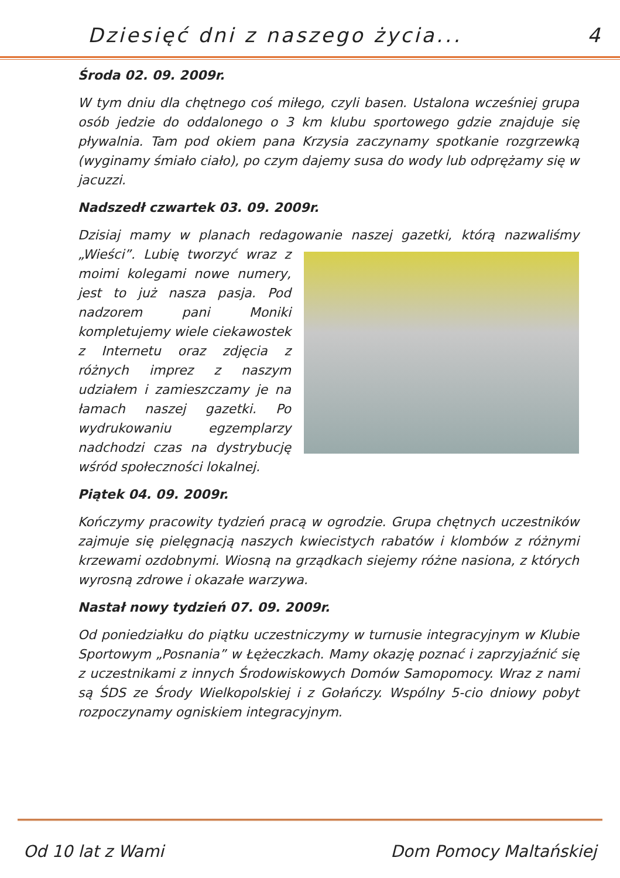Dziesięć dni z naszego życia... 4
Środa 02. 09. 2009r.
W tym dniu dla chętnego coś miłego, czyli basen. Ustalona wcześniej grupa osób jedzie do oddalonego o 3 km klubu sportowego gdzie znajduje się pływalnia. Tam pod okiem pana Krzysia zaczynamy spotkanie rozgrzewką (wyginamy śmiało ciało), po czym dajemy susa do wody lub odprężamy się w jacuzzi.
Nadszedł czwartek 03. 09. 2009r.
Dzisiaj mamy w planach redagowanie naszej gazetki, którą nazwaliśmy „Wieści”. Lubię tworzyć wraz z moimi kolegami nowe numery, jest to już nasza pasja. Pod nadzorem pani Moniki kompletujemy wiele ciekawostek z Internetu oraz zdjęcia z różnych imprez z naszym udziałem i zamieszczamy je na łamach naszej gazetki. Po wydrukowaniu egzemplarzy nadchodzi czas na dystrybucję wśród społeczności lokalnej.
Piątek 04. 09. 2009r.
Kończymy pracowity tydzień pracą w ogrodzie. Grupa chętnych uczestników zajmuje się pielęgnacją naszych kwiecistych rabatów i klombów z różnymi krzewami ozdobnymi. Wiosną na grządkach siejemy różne nasiona, z których wyrosną zdrowe i okazałe warzywa.
Nastał nowy tydzień 07. 09. 2009r.
Od poniedziałku do piątku uczestniczymy w turnusie integracyjnym w Klubie Sportowym „Posnania” w Łężeczkach. Mamy okazję poznać i zaprzyjaźnić się z uczestnikami z innych Środowiskowych Domów Samopomocy. Wraz z nami są ŚDS ze Środy Wielkopolskiej i z Gołańczy. Wspólny 5-cio dniowy pobyt rozpoczynamy ogniskiem integracyjnym.
Od 10 lat z Wami Dom Pomocy Maltańskiej